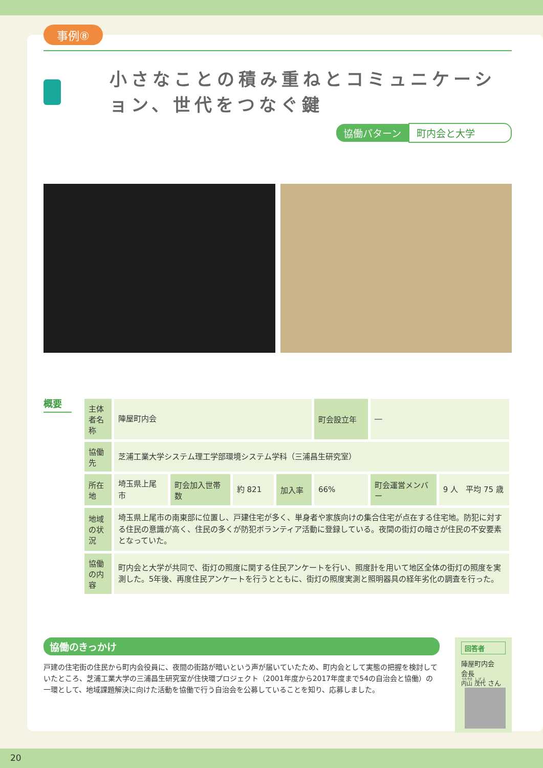事例⑧
小さなことの積み重ねとコミュニケーション、世代をつなぐ鍵
協働パターン 町内会と大学
概要
| 主体者名称 | 陣屋町内会 | | | | 町会設立年 | ― | |
| 協働先 | 芝浦工業大学システム理工学部環境システム学科（三浦昌生研究室） | | | | | | |
| 所在地 | 埼玉県上尾市 | 町会加入世帯数 | 約 821 | 加入率 | 66% | 町会運営メンバー | 9 人 平均 75 歳 |
| 地域の状況 | 埼玉県上尾市の南東部に位置し、戸建住宅が多く、単身者や家族向けの集合住宅が点在する住宅地。防犯に対する住民の意識が高く、住民の多くが防犯ボランティア活動に登録している。夜間の街灯の暗さが住民の不安要素となっていた。 | | | | | | |
| 協働の内容 | 町内会と大学が共同で、街灯の照度に関する住民アンケートを行い、照度計を用いて地区全体の街灯の照度を実測した。5年後、再度住民アンケートを行うとともに、街灯の照度実測と照明器具の経年劣化の調査を行った。 | | | | | | |
協働のきっかけ
戸建の住宅街の住民から町内会役員に、夜間の街路が暗いという声が届いていたため、町内会として実態の把握を検討していたところ、芝浦工業大学の三浦昌生研究室が住快環プロジェクト（2001年度から2017年度まで54の自治会と協働）の一環として、地域課題解決に向けた活動を協働で行う自治会を公募していることを知り、応募しました。
回答者
陣屋町内会　会長
内山 茂代 さん
20